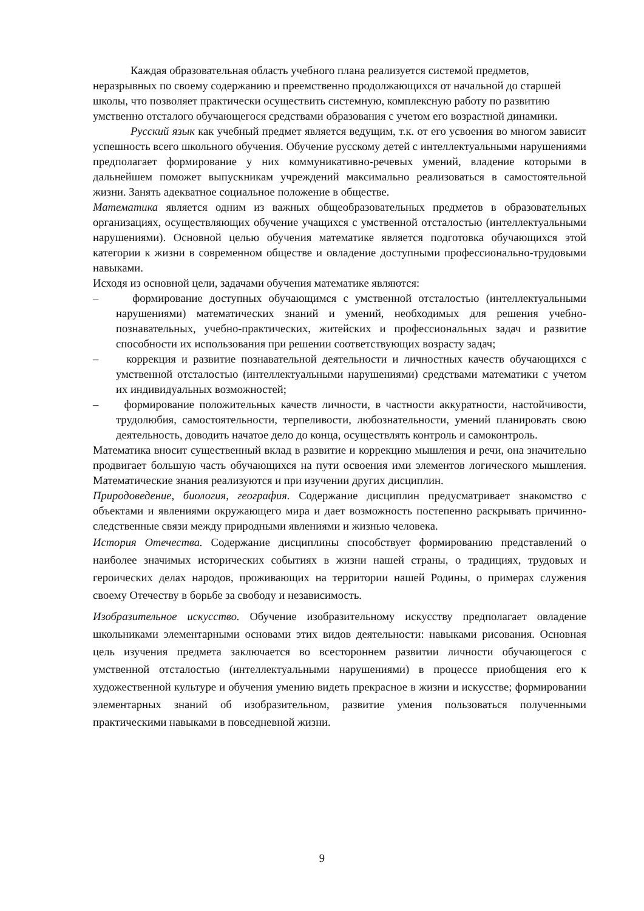Каждая образовательная область учебного плана реализуется системой предметов, неразрывных по своему содержанию и преемственно продолжающихся от начальной до старшей школы, что позволяет практически осуществить системную, комплексную работу по развитию умственно отсталого обучающегося средствами образования с учетом его возрастной динамики.
Русский язык как учебный предмет является ведущим, т.к. от его усвоения во многом зависит успешность всего школьного обучения. Обучение русскому детей с интеллектуальными нарушениями предполагает формирование у них коммуникативно-речевых умений, владение которыми в дальнейшем поможет выпускникам учреждений максимально реализоваться в самостоятельной жизни. Занять адекватное социальное положение в обществе.
Математика является одним из важных общеобразовательных предметов в образовательных организациях, осуществляющих обучение учащихся с умственной отсталостью (интеллектуальными нарушениями). Основной целью обучения математике является подготовка обучающихся этой категории к жизни в современном обществе и овладение доступными профессионально-трудовыми навыками.
Исходя из основной цели, задачами обучения математике являются:
– формирование доступных обучающимся с умственной отсталостью (интеллектуальными нарушениями) математических знаний и умений, необходимых для решения учебно-познавательных, учебно-практических, житейских и профессиональных задач и развитие способности их использования при решении соответствующих возрасту задач;
– коррекция и развитие познавательной деятельности и личностных качеств обучающихся с умственной отсталостью (интеллектуальными нарушениями) средствами математики с учетом их индивидуальных возможностей;
– формирование положительных качеств личности, в частности аккуратности, настойчивости, трудолюбия, самостоятельности, терпеливости, любознательности, умений планировать свою деятельность, доводить начатое дело до конца, осуществлять контроль и самоконтроль.
Математика вносит существенный вклад в развитие и коррекцию мышления и речи, она значительно продвигает большую часть обучающихся на пути освоения ими элементов логического мышления. Математические знания реализуются и при изучении других дисциплин.
Природоведение, биология, география. Содержание дисциплин предусматривает знакомство с объектами и явлениями окружающего мира и дает возможность постепенно раскрывать причинно-следственные связи между природными явлениями и жизнью человека.
История Отечества. Содержание дисциплины способствует формированию представлений о наиболее значимых исторических событиях в жизни нашей страны, о традициях, трудовых и героических делах народов, проживающих на территории нашей Родины, о примерах служения своему Отечеству в борьбе за свободу и независимость.
Изобразительное искусство. Обучение изобразительному искусству предполагает овладение школьниками элементарными основами этих видов деятельности: навыками рисования. Основная цель изучения предмета заключается во всестороннем развитии личности обучающегося с умственной отсталостью (интеллектуальными нарушениями) в процессе приобщения его к художественной культуре и обучения умению видеть прекрасное в жизни и искусстве; формировании элементарных знаний об изобразительном, развитие умения пользоваться полученными практическими навыками в повседневной жизни.
9